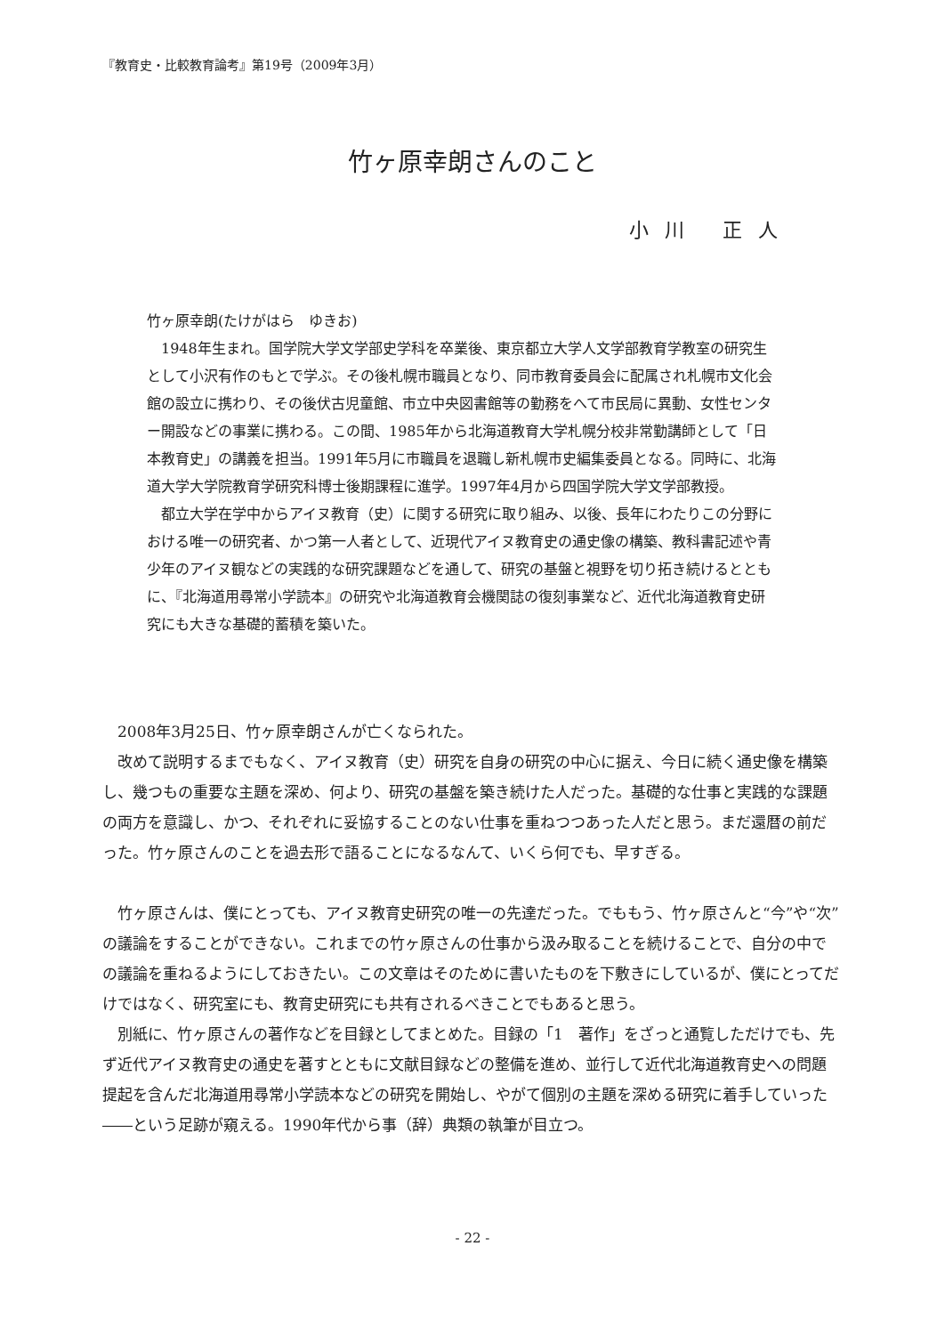『教育史・比較教育論考』第19号（2009年3月）
竹ヶ原幸朗さんのこと
小川 正人
竹ヶ原幸朗(たけがはら　ゆきお)
1948年生まれ。国学院大学文学部史学科を卒業後、東京都立大学人文学部教育学教室の研究生として小沢有作のもとで学ぶ。その後札幌市職員となり、同市教育委員会に配属され札幌市文化会館の設立に携わり、その後伏古児童館、市立中央図書館等の勤務をへて市民局に異動、女性センター開設などの事業に携わる。この間、1985年から北海道教育大学札幌分校非常勤講師として「日本教育史」の講義を担当。1991年5月に市職員を退職し新札幌市史編集委員となる。同時に、北海道大学大学院教育学研究科博士後期課程に進学。1997年4月から四国学院大学文学部教授。
都立大学在学中からアイヌ教育（史）に関する研究に取り組み、以後、長年にわたりこの分野における唯一の研究者、かつ第一人者として、近現代アイヌ教育史の通史像の構築、教科書記述や青少年のアイヌ観などの実践的な研究課題などを通して、研究の基盤と視野を切り拓き続けるとともに、『北海道用尋常小学読本』の研究や北海道教育会機関誌の復刻事業など、近代北海道教育史研究にも大きな基礎的蓄積を築いた。
2008年3月25日、竹ヶ原幸朗さんが亡くなられた。
改めて説明するまでもなく、アイヌ教育（史）研究を自身の研究の中心に据え、今日に続く通史像を構築し、幾つもの重要な主題を深め、何より、研究の基盤を築き続けた人だった。基礎的な仕事と実践的な課題の両方を意識し、かつ、それぞれに妥協することのない仕事を重ねつつあった人だと思う。まだ還暦の前だった。竹ヶ原さんのことを過去形で語ることになるなんて、いくら何でも、早すぎる。
竹ヶ原さんは、僕にとっても、アイヌ教育史研究の唯一の先達だった。でももう、竹ヶ原さんと“今”や“次”の議論をすることができない。これまでの竹ヶ原さんの仕事から汲み取ることを続けることで、自分の中での議論を重ねるようにしておきたい。この文章はそのために書いたものを下敷きにしているが、僕にとってだけではなく、研究室にも、教育史研究にも共有されるべきことでもあると思う。
別紙に、竹ヶ原さんの著作などを目録としてまとめた。目録の「1　著作」をざっと通覧しただけでも、先ず近代アイヌ教育史の通史を著すとともに文献目録などの整備を進め、並行して近代北海道教育史への問題提起を含んだ北海道用尋常小学読本などの研究を開始し、やがて個別の主題を深める研究に着手していった――という足跡が窺える。1990年代から事（辞）典類の執筆が目立つ。
- 22 -